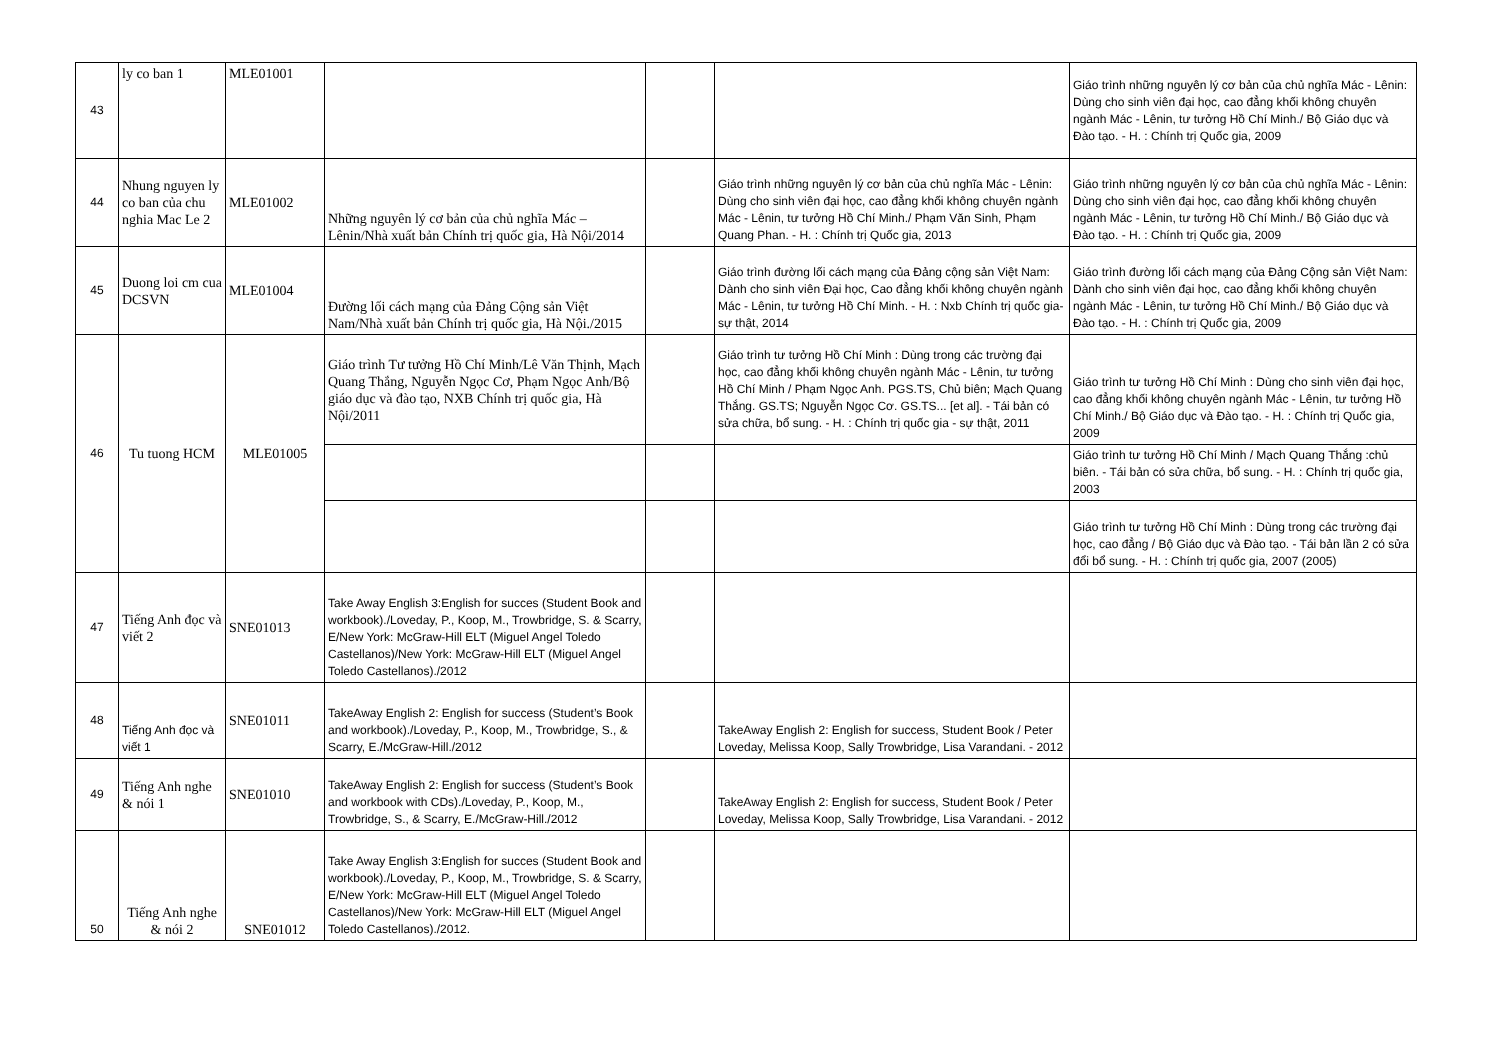| 43 | ly co ban 1 | MLE01001 | | | | Giáo trình những nguyên lý cơ bản của chủ nghĩa Mác - Lênin: Dùng cho sinh viên đại học, cao đẳng khối không chuyên ngành Mác - Lênin, tư tưởng Hồ Chí Minh./ Bộ Giáo dục và Đào tạo. - H. : Chính trị Quốc gia, 2009 |
| 44 | Nhung nguyen ly co ban của chu nghia Mac Le 2 | MLE01002 | Những nguyên lý cơ bản của chủ nghĩa Mác – Lênin/Nhà xuất bản Chính trị quốc gia, Hà Nội/2014 | | Giáo trình những nguyên lý cơ bản của chủ nghĩa Mác - Lênin: Dùng cho sinh viên đại học, cao đẳng khối không chuyên ngành Mác - Lênin, tư tưởng Hồ Chí Minh./ Phạm Văn Sinh, Phạm Quang Phan. - H. : Chính trị Quốc gia, 2013 | Giáo trình những nguyên lý cơ bản của chủ nghĩa Mác - Lênin: Dùng cho sinh viên đại học, cao đẳng khối không chuyên ngành Mác - Lênin, tư tưởng Hồ Chí Minh./ Bộ Giáo dục và Đào tạo. - H. : Chính trị Quốc gia, 2009 |
| 45 | Duong loi cm cua DCSVN | MLE01004 | Đường lối cách mạng của Đảng Cộng sản Việt Nam/Nhà xuất bản Chính trị quốc gia, Hà Nội./2015 | | Giáo trình đường lối cách mạng của Đảng cộng sản Việt Nam: Dành cho sinh viên Đại học, Cao đẳng khối không chuyên ngành Mác - Lênin, tư tưởng Hồ Chí Minh. - H. : Nxb Chính trị quốc gia- sự thật, 2014 | Giáo trình đường lối cách mạng của Đảng Cộng sản Việt Nam: Dành cho sinh viên đại học, cao đẳng khối không chuyên ngành Mác - Lênin, tư tưởng Hồ Chí Minh./ Bộ Giáo dục và Đào tạo. - H. : Chính trị Quốc gia, 2009 |
| 46 | Tu tuong HCM | MLE01005 | Giáo trình Tư tưởng Hồ Chí Minh/Lê Văn Thịnh, Mạch Quang Thắng, Nguyễn Ngọc Cơ, Phạm Ngọc Anh/Bộ giáo dục và đào tạo, NXB Chính trị quốc gia, Hà Nội/2011 | | Giáo trình tư tưởng Hồ Chí Minh : Dùng trong các trường đại học, cao đẳng khối không chuyên ngành Mác - Lênin, tư tưởng Hồ Chí Minh / Phạm Ngọc Anh. PGS.TS, Chủ biên; Mạch Quang Thắng. GS.TS; Nguyễn Ngọc Cơ. GS.TS... [et al]. - Tái bản có sửa chữa, bổ sung. - H. : Chính trị quốc gia - sự thật, 2011 | Giáo trình tư tưởng Hồ Chí Minh : Dùng cho sinh viên đại học, cao đẳng khối không chuyên ngành Mác - Lênin, tư tưởng Hồ Chí Minh./ Bộ Giáo dục và Đào tạo. - H. : Chính trị Quốc gia, 2009 |
| | | | | | | Giáo trình tư tưởng Hồ Chí Minh / Mạch Quang Thắng :chủ biên. - Tái bản có sửa chữa, bổ sung. - H. : Chính trị quốc gia, 2003 |
| | | | | | | Giáo trình tư tưởng Hồ Chí Minh : Dùng trong các trường đại học, cao đẳng / Bộ Giáo dục và Đào tạo. - Tái bản lần 2 có sửa đổi bổ sung. - H. : Chính trị quốc gia, 2007 (2005) |
| 47 | Tiếng Anh đọc và viết 2 | SNE01013 | Take Away English 3:English for succes (Student Book and workbook)./Loveday, P., Koop, M., Trowbridge, S. & Scarry, E/New York: McGraw-Hill ELT (Miguel Angel Toledo Castellanos)/New York: McGraw-Hill ELT (Miguel Angel Toledo Castellanos)./2012 | | | |
| 48 | Tiếng Anh đọc và viết 1 | SNE01011 | TakeAway English 2: English for success (Student’s Book and workbook)./Loveday, P., Koop, M., Trowbridge, S., & Scarry, E./McGraw-Hill./2012 | | TakeAway English 2: English for success, Student Book / Peter Loveday, Melissa Koop, Sally Trowbridge, Lisa Varandani. - 2012 | |
| 49 | Tiếng Anh nghe & nói 1 | SNE01010 | TakeAway English 2: English for success (Student’s Book and workbook with CDs)./Loveday, P., Koop, M., Trowbridge, S., & Scarry, E./McGraw-Hill./2012 | | TakeAway English 2: English for success, Student Book / Peter Loveday, Melissa Koop, Sally Trowbridge, Lisa Varandani. - 2012 | |
| 50 | Tiếng Anh nghe & nói 2 | SNE01012 | Take Away English 3:English for succes (Student Book and workbook)./Loveday, P., Koop, M., Trowbridge, S. & Scarry, E/New York: McGraw-Hill ELT (Miguel Angel Toledo Castellanos)/New York: McGraw-Hill ELT (Miguel Angel Toledo Castellanos)./2012. | | | |